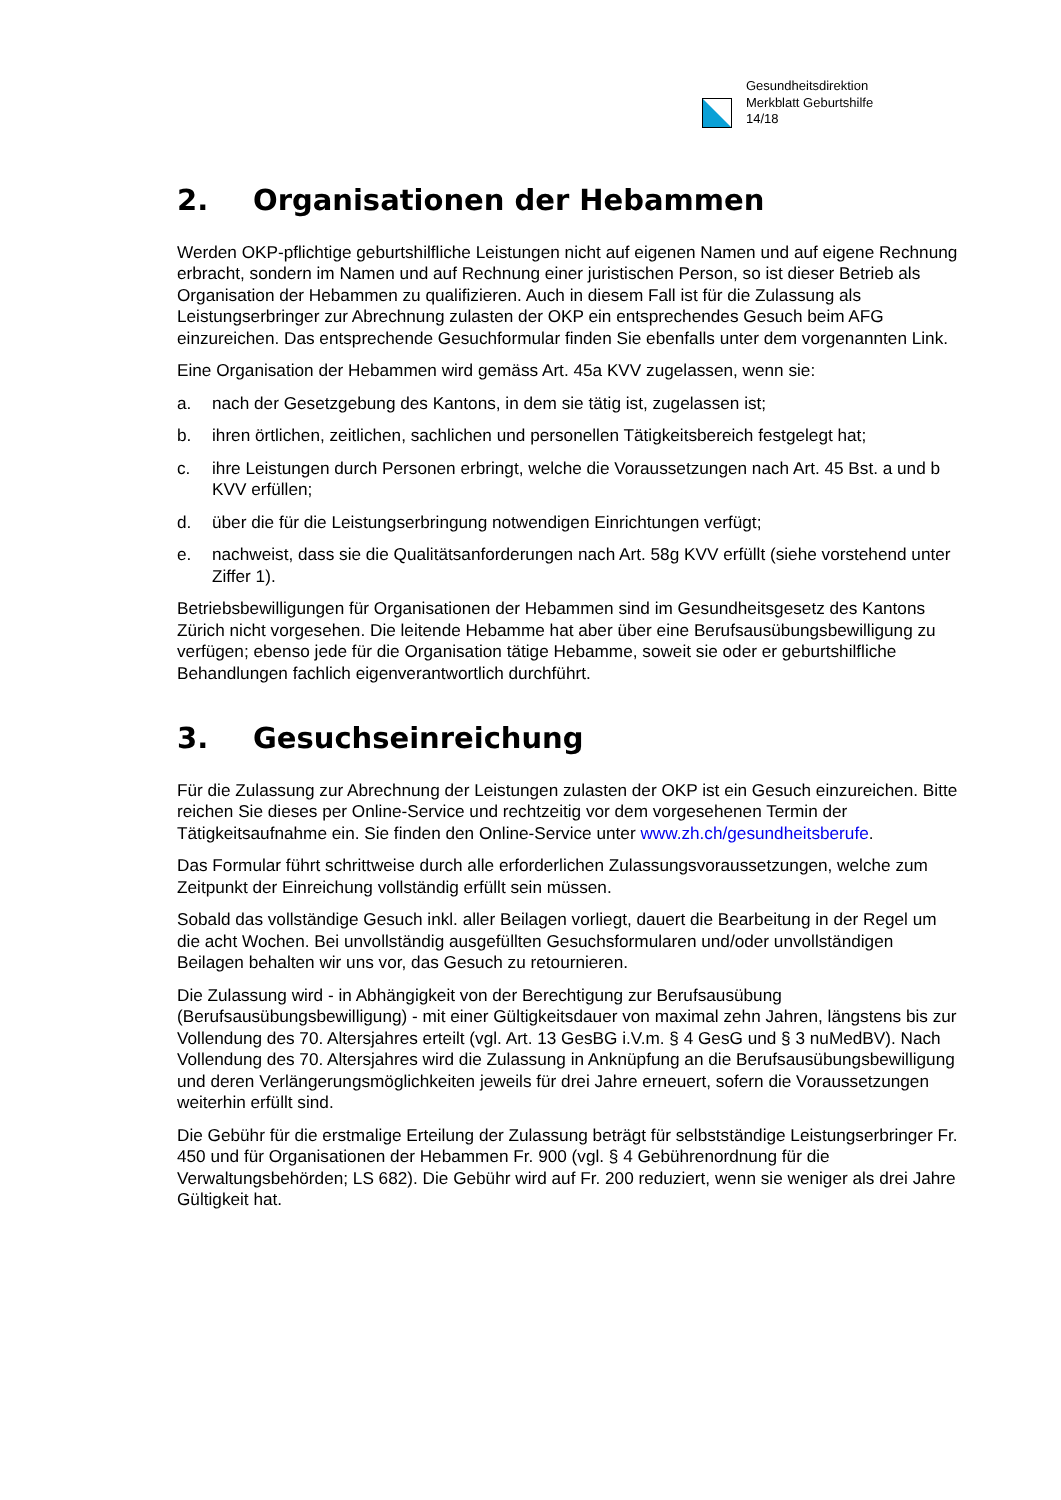Gesundheitsdirektion
Merkblatt Geburtshilfe
14/18
2. Organisationen der Hebammen
Werden OKP-pflichtige geburtshilfliche Leistungen nicht auf eigenen Namen und auf eigene Rechnung erbracht, sondern im Namen und auf Rechnung einer juristischen Person, so ist dieser Betrieb als Organisation der Hebammen zu qualifizieren. Auch in diesem Fall ist für die Zulassung als Leistungserbringer zur Abrechnung zulasten der OKP ein entsprechendes Gesuch beim AFG einzureichen. Das entsprechende Gesuchformular finden Sie ebenfalls unter dem vorgenannten Link.
Eine Organisation der Hebammen wird gemäss Art. 45a KVV zugelassen, wenn sie:
a. nach der Gesetzgebung des Kantons, in dem sie tätig ist, zugelassen ist;
b. ihren örtlichen, zeitlichen, sachlichen und personellen Tätigkeitsbereich festgelegt hat;
c. ihre Leistungen durch Personen erbringt, welche die Voraussetzungen nach Art. 45 Bst. a und b KVV erfüllen;
d. über die für die Leistungserbringung notwendigen Einrichtungen verfügt;
e. nachweist, dass sie die Qualitätsanforderungen nach Art. 58g KVV erfüllt (siehe vorstehend unter Ziffer 1).
Betriebsbewilligungen für Organisationen der Hebammen sind im Gesundheitsgesetz des Kantons Zürich nicht vorgesehen. Die leitende Hebamme hat aber über eine Berufsausübungsbewilligung zu verfügen; ebenso jede für die Organisation tätige Hebamme, soweit sie oder er geburtshilfliche Behandlungen fachlich eigenverantwortlich durchführt.
3. Gesuchseinreichung
Für die Zulassung zur Abrechnung der Leistungen zulasten der OKP ist ein Gesuch einzureichen. Bitte reichen Sie dieses per Online-Service und rechtzeitig vor dem vorgesehenen Termin der Tätigkeitsaufnahme ein. Sie finden den Online-Service unter www.zh.ch/gesundheitsberufe.
Das Formular führt schrittweise durch alle erforderlichen Zulassungsvoraussetzungen, welche zum Zeitpunkt der Einreichung vollständig erfüllt sein müssen.
Sobald das vollständige Gesuch inkl. aller Beilagen vorliegt, dauert die Bearbeitung in der Regel um die acht Wochen. Bei unvollständig ausgefüllten Gesuchsformularen und/oder unvollständigen Beilagen behalten wir uns vor, das Gesuch zu retournieren.
Die Zulassung wird - in Abhängigkeit von der Berechtigung zur Berufsausübung (Berufsausübungsbewilligung) - mit einer Gültigkeitsdauer von maximal zehn Jahren, längstens bis zur Vollendung des 70. Altersjahres erteilt (vgl. Art. 13 GesBG i.V.m. § 4 GesG und § 3 nuMedBV). Nach Vollendung des 70. Altersjahres wird die Zulassung in Anknüpfung an die Berufsausübungsbewilligung und deren Verlängerungsmöglichkeiten jeweils für drei Jahre erneuert, sofern die Voraussetzungen weiterhin erfüllt sind.
Die Gebühr für die erstmalige Erteilung der Zulassung beträgt für selbstständige Leistungserbringer Fr. 450 und für Organisationen der Hebammen Fr. 900 (vgl. § 4 Gebührenordnung für die Verwaltungsbehörden; LS 682). Die Gebühr wird auf Fr. 200 reduziert, wenn sie weniger als drei Jahre Gültigkeit hat.